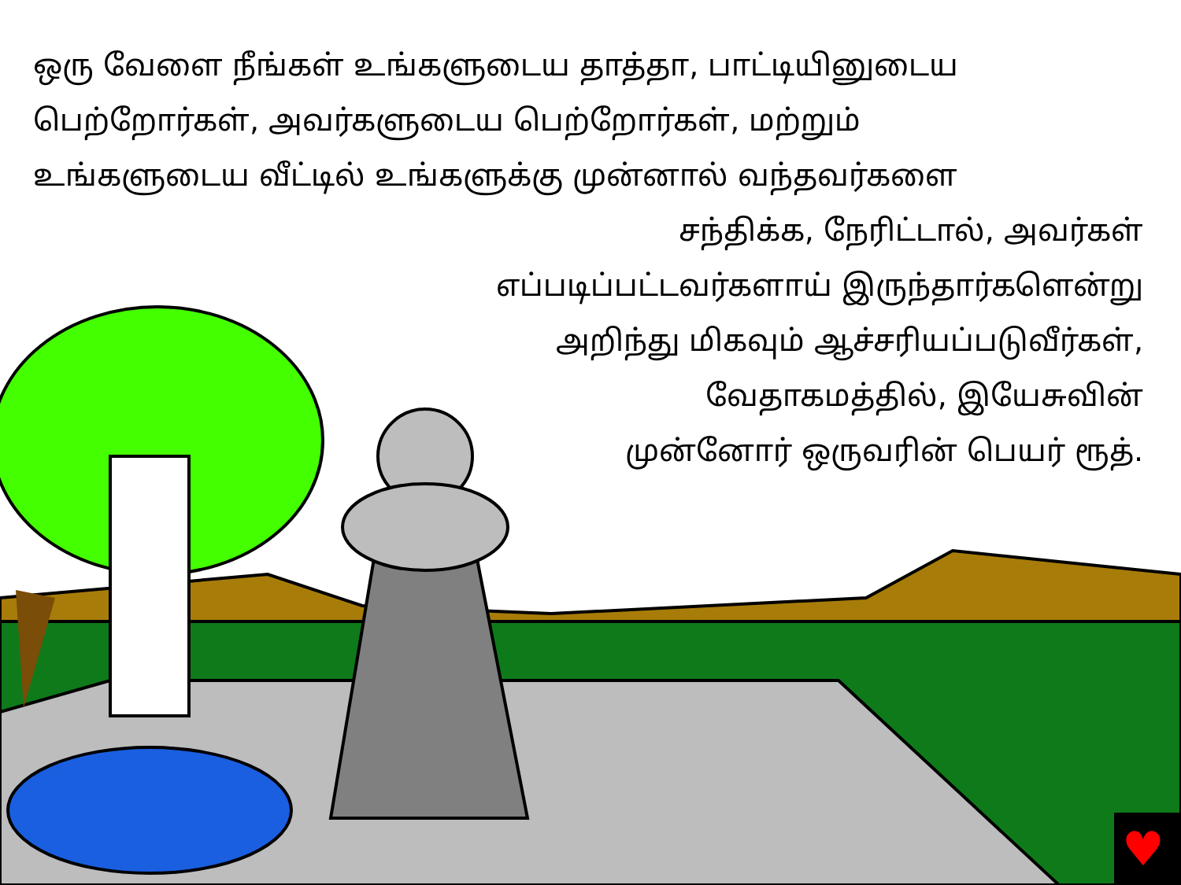♥
ஒரு வேளை நீங்கள் உங்களுடைய தாத்தா, பாட்டியினுடைய
பெற்றோர்கள், அவர்களுடைய பெற்றோர்கள், மற்றும்
உங்களுடைய வீட்டில் உங்களுக்கு முன்னால் வந்தவர்களை
சந்திக்க, நேரிட்டால், அவர்கள்
எப்படிப்பட்டவர்களாய் இருந்தார்களென்று
அறிந்து மிகவும் ஆச்சரியப்படுவீர்கள்,
வேதாகமத்தில், இயேசுவின்
முன்னோர் ஒருவரின் பெயர் ரூத்.